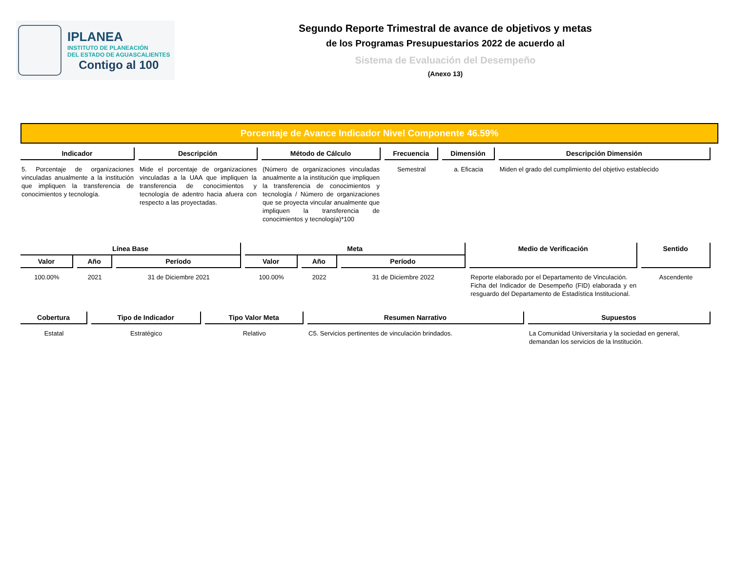IPLANEA
INSTITUTO DE PLANEACIÓN
DEL ESTADO DE AGUASCALIENTES
Contigo al 100
Segundo Reporte Trimestral de avance de objetivos y metas
de los Programas Presupuestarios 2022 de acuerdo al
Sistema de Evaluación del Desempeño
(Anexo 13)
Porcentaje de Avance Indicador Nivel Componente 46.59%
| Indicador | Descripción | Método de Cálculo | Frecuencia | Dimensión | Descripción Dimensión |
| --- | --- | --- | --- | --- | --- |
| 5. Porcentaje de organizaciones vinculadas anualmente a la institución que impliquen la transferencia de conocimientos y tecnología. | Mide el porcentaje de organizaciones vinculadas a la UAA que impliquen la transferencia de conocimientos y tecnología de adentro hacia afuera con respecto a las proyectadas. | (Número de organizaciones vinculadas anualmente a la institución que impliquen la transferencia de conocimientos y tecnología / Número de organizaciones que se proyecta vincular anualmente que impliquen la transferencia de conocimientos y tecnología)*100 | Semestral | a. Eficacia | Miden el grado del cumplimiento del objetivo establecido |
| Línea Base | | | Meta | | | Medio de Verificación | Sentido |
| --- | --- | --- | --- | --- | --- | --- | --- |
| Valor | Año | Período | Valor | Año | Período | | |
| 100.00% | 2021 | 31 de Diciembre 2021 | 100.00% | 2022 | 31 de Diciembre 2022 | Reporte elaborado por el Departamento de Vinculación. Ficha del Indicador de Desempeño (FID) elaborada y en resguardo del Departamento de Estadística Institucional. | Ascendente |
| Cobertura | Tipo de Indicador | Tipo Valor Meta | Resumen Narrativo | Supuestos |
| --- | --- | --- | --- | --- |
| Estatal | Estratégico | Relativo | C5. Servicios pertinentes de vinculación brindados. | La Comunidad Universitaria y la sociedad en general, demandan los servicios de la Institución. |